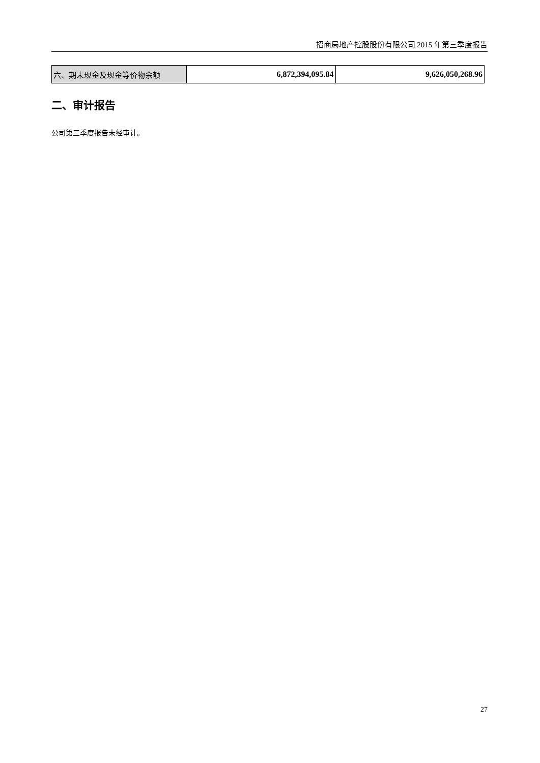招商局地产控股股份有限公司 2015 年第三季度报告
| 六、期末现金及现金等价物余额 | 6,872,394,095.84 | 9,626,050,268.96 |
二、审计报告
公司第三季度报告未经审计。
27